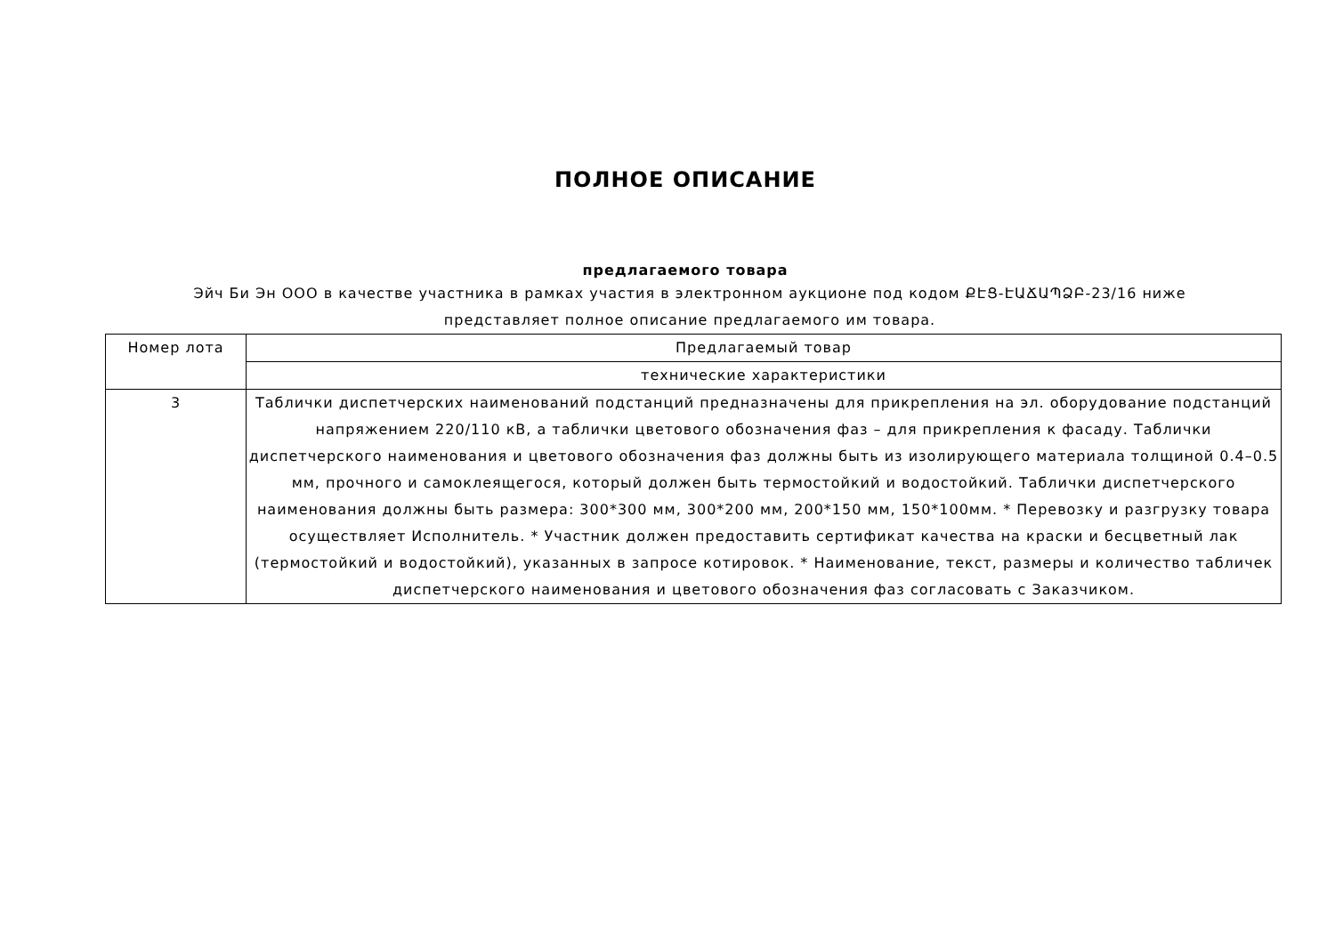ПОЛНОЕ ОПИСАНИЕ
предлагаемого товара
Эйч Би Эн ООО в качестве участника в рамках участия в электронном аукционе под кодом ՔԷՑ-ԷԱՃԱՊՁԲ-23/16 ниже представляет полное описание предлагаемого им товара.
| Номер лота | Предлагаемый товар |
| | технические характеристики |
| 3 | Таблички диспетчерских наименований подстанций предназначены для прикрепления на эл. оборудование подстанций напряжением 220/110 кВ, а таблички цветового обозначения фаз – для прикрепления к фасаду. Таблички диспетчерского наименования и цветового обозначения фаз должны быть из изолирующего материала толщиной 0.4–0.5 мм, прочного и самоклеящегося, который должен быть термостойкий и водостойкий. Таблички диспетчерского наименования должны быть размера: 300*300 мм, 300*200 мм, 200*150 мм, 150*100мм. * Перевозку и разгрузку товара осуществляет Исполнитель. * Участник должен предоставить сертификат качества на краски и бесцветный лак (термостойкий и водостойкий), указанных в запросе котировок. * Наименование, текст, размеры и количество табличек диспетчерского наименования и цветового обозначения фаз согласовать с Заказчиком. |